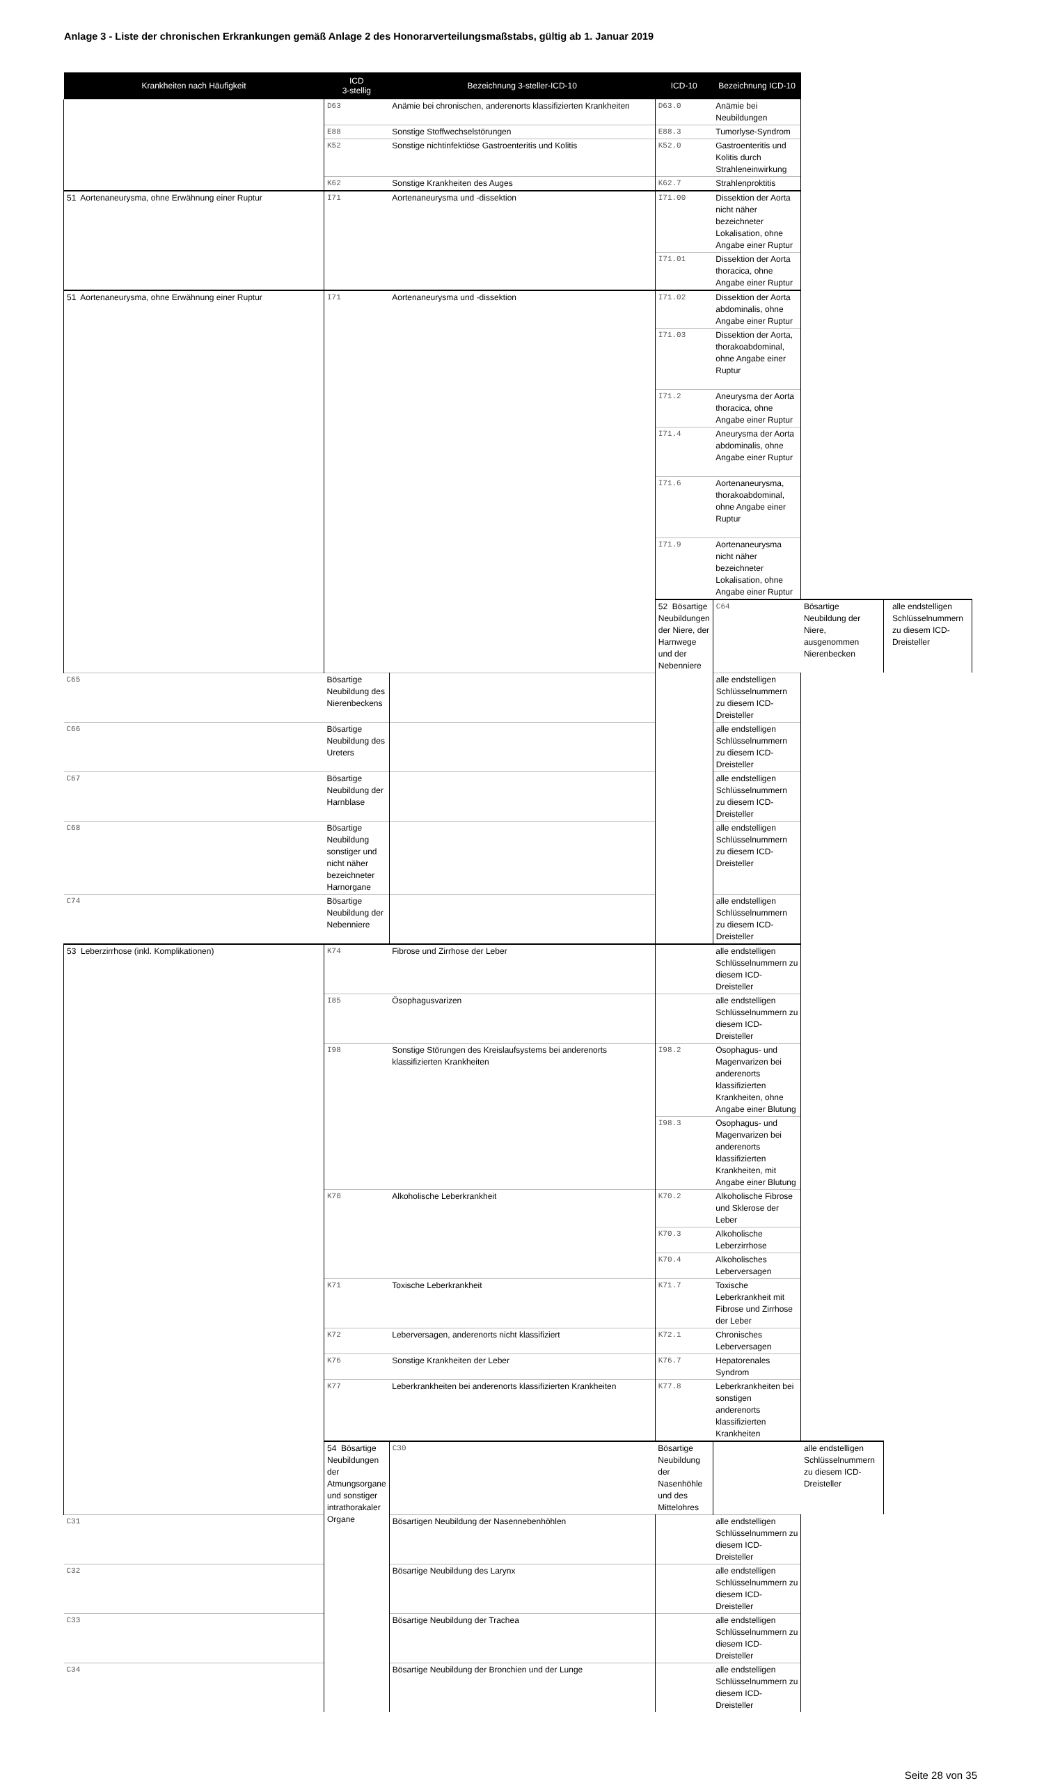Anlage 3 - Liste der chronischen Erkrankungen gemäß Anlage 2 des Honorarverteilungsmaßstabs, gültig ab 1. Januar 2019
| Krankheiten nach Häufigkeit | ICD 3-stellig | Bezeichnung 3-steller-ICD-10 | ICD-10 | Bezeichnung ICD-10 | | | |
| --- | --- | --- | --- | --- | --- | --- | --- |
| | D63 | Anämie bei chronischen, anderenorts klassifizierten Krankheiten | D63.0 | Anämie bei Neubildungen | | | |
| | E88 | Sonstige Stoffwechselstörungen | E88.3 | Tumorlyse-Syndrom | | | |
| | K52 | Sonstige nichtinfektiöse Gastroenteritis und Kolitis | K52.0 | Gastroenteritis und Kolitis durch Strahleneinwirkung | | | |
| | K62 | Sonstige Krankheiten des Auges | K62.7 | Strahlenproktitis | | | |
| 51 Aortenaneurysma, ohne Erwähnung einer Ruptur | I71 | Aortenaneurysma und -dissektion | I71.00 | Dissektion der Aorta nicht näher bezeichneter Lokalisation, ohne Angabe einer Ruptur | | | |
| | | | I71.01 | Dissektion der Aorta thoracica, ohne Angabe einer Ruptur | | | |
| 51 Aortenaneurysma, ohne Erwähnung einer Ruptur | I71 | Aortenaneurysma und -dissektion | I71.02 | Dissektion der Aorta abdominalis, ohne Angabe einer Ruptur | | | |
| | | | I71.03 | Dissektion der Aorta, thorakoabdominal, ohne Angabe einer Ruptur | | | |
| | | | I71.2 | Aneurysma der Aorta thoracica, ohne Angabe einer Ruptur | | | |
| | | | I71.4 | Aneurysma der Aorta abdominalis, ohne Angabe einer Ruptur | | | |
| | | | I71.6 | Aortenaneurysma, thorakoabdominal, ohne Angabe einer Ruptur | | | |
| | | | I71.9 | Aortenaneurysma nicht näher bezeichneter Lokalisation, ohne Angabe einer Ruptur | | | |
| | | | 52 Bösartige Neubildungen der Niere, der Harnwege und der Nebenniere | C64 | Bösartige Neubildung der Niere, ausgenommen Nierenbecken | | alle endstelligen Schlüsselnummern zu diesem ICD-Dreisteller |
| C65 | Bösartige Neubildung des Nierenbeckens | | | alle endstelligen Schlüsselnummern zu diesem ICD-Dreisteller | | | |
| C66 | Bösartige Neubildung des Ureters | | | alle endstelligen Schlüsselnummern zu diesem ICD-Dreisteller | | | |
| C67 | Bösartige Neubildung der Harnblase | | | alle endstelligen Schlüsselnummern zu diesem ICD-Dreisteller | | | |
| C68 | Bösartige Neubildung sonstiger und nicht näher bezeichneter Harnorgane | | | alle endstelligen Schlüsselnummern zu diesem ICD-Dreisteller | | | |
| C74 | Bösartige Neubildung der Nebenniere | | | alle endstelligen Schlüsselnummern zu diesem ICD-Dreisteller | | | |
| 53 Leberzirrhose (inkl. Komplikationen) | K74 | Fibrose und Zirrhose der Leber | | alle endstelligen Schlüsselnummern zu diesem ICD-Dreisteller | | | |
| | I85 | Ösophagusvarizen | | alle endstelligen Schlüsselnummern zu diesem ICD-Dreisteller | | | |
| | I98 | Sonstige Störungen des Kreislaufsystems bei anderenorts klassifizierten Krankheiten | I98.2 | Ösophagus- und Magenvarizen bei anderenorts klassifizierten Krankheiten, ohne Angabe einer Blutung | | | |
| | | | I98.3 | Ösophagus- und Magenvarizen bei anderenorts klassifizierten Krankheiten, mit Angabe einer Blutung | | | |
| | K70 | Alkoholische Leberkrankheit | K70.2 | Alkoholische Fibrose und Sklerose der Leber | | | |
| | | | K70.3 | Alkoholische Leberzirrhose | | | |
| | | | K70.4 | Alkoholisches Leberversagen | | | |
| | K71 | Toxische Leberkrankheit | K71.7 | Toxische Leberkrankheit mit Fibrose und Zirrhose der Leber | | | |
| | K72 | Leberversagen, anderenorts nicht klassifiziert | K72.1 | Chronisches Leberversagen | | | |
| | K76 | Sonstige Krankheiten der Leber | K76.7 | Hepatorenales Syndrom | | | |
| | K77 | Leberkrankheiten bei anderenorts klassifizierten Krankheiten | K77.8 | Leberkrankheiten bei sonstigen anderenorts klassifizierten Krankheiten | | | |
| | 54 Bösartige Neubildungen der Atmungsorgane und sonstiger intrathorakaler Organe | C30 | Bösartige Neubildung der Nasenhöhle und des Mittelohres | | alle endstelligen Schlüsselnummern zu diesem ICD-Dreisteller | | |
| C31 | | Bösartigen Neubildung der Nasennebenhöhlen | | alle endstelligen Schlüsselnummern zu diesem ICD-Dreisteller | | | |
| C32 | | Bösartige Neubildung des Larynx | | alle endstelligen Schlüsselnummern zu diesem ICD-Dreisteller | | | |
| C33 | | Bösartige Neubildung der Trachea | | alle endstelligen Schlüsselnummern zu diesem ICD-Dreisteller | | | |
| C34 | | Bösartige Neubildung der Bronchien und der Lunge | | alle endstelligen Schlüsselnummern zu diesem ICD-Dreisteller | | | |
Seite 28 von 35